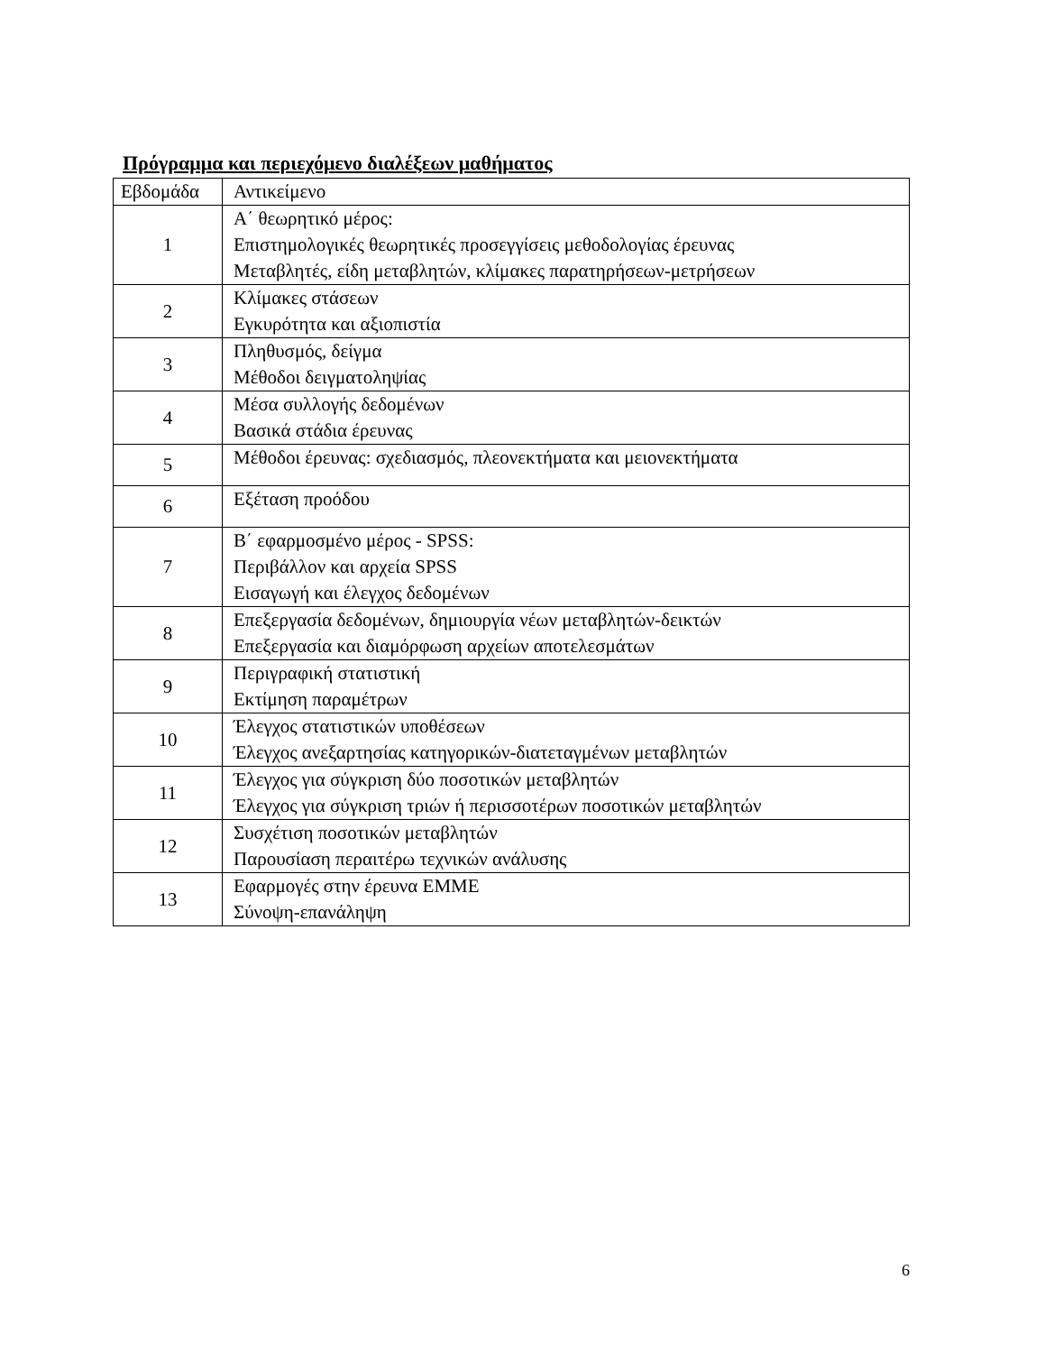Πρόγραμμα και περιεχόμενο διαλέξεων μαθήματος
| Εβδομάδα | Αντικείμενο |
| --- | --- |
| 1 | Α΄ θεωρητικό μέρος: Επιστημολογικές θεωρητικές προσεγγίσεις μεθοδολογίας έρευνας Μεταβλητές, είδη μεταβλητών, κλίμακες παρατηρήσεων-μετρήσεων |
| 2 | Κλίμακες στάσεων Εγκυρότητα και αξιοπιστία |
| 3 | Πληθυσμός, δείγμα Μέθοδοι δειγματοληψίας |
| 4 | Μέσα συλλογής δεδομένων Βασικά στάδια έρευνας |
| 5 | Μέθοδοι έρευνας: σχεδιασμός, πλεονεκτήματα και μειονεκτήματα |
| 6 | Εξέταση προόδου |
| 7 | Β΄ εφαρμοσμένο μέρος - SPSS: Περιβάλλον και αρχεία SPSS Εισαγωγή και έλεγχος δεδομένων |
| 8 | Επεξεργασία δεδομένων, δημιουργία νέων μεταβλητών-δεικτών Επεξεργασία και διαμόρφωση αρχείων αποτελεσμάτων |
| 9 | Περιγραφική στατιστική Εκτίμηση παραμέτρων |
| 10 | Έλεγχος στατιστικών υποθέσεων Έλεγχος ανεξαρτησίας κατηγορικών-διατεταγμένων μεταβλητών |
| 11 | Έλεγχος για σύγκριση δύο ποσοτικών μεταβλητών Έλεγχος για σύγκριση τριών ή περισσοτέρων ποσοτικών μεταβλητών |
| 12 | Συσχέτιση ποσοτικών μεταβλητών Παρουσίαση περαιτέρω τεχνικών ανάλυσης |
| 13 | Εφαρμογές στην έρευνα ΕΜΜΕ Σύνοψη-επανάληψη |
6